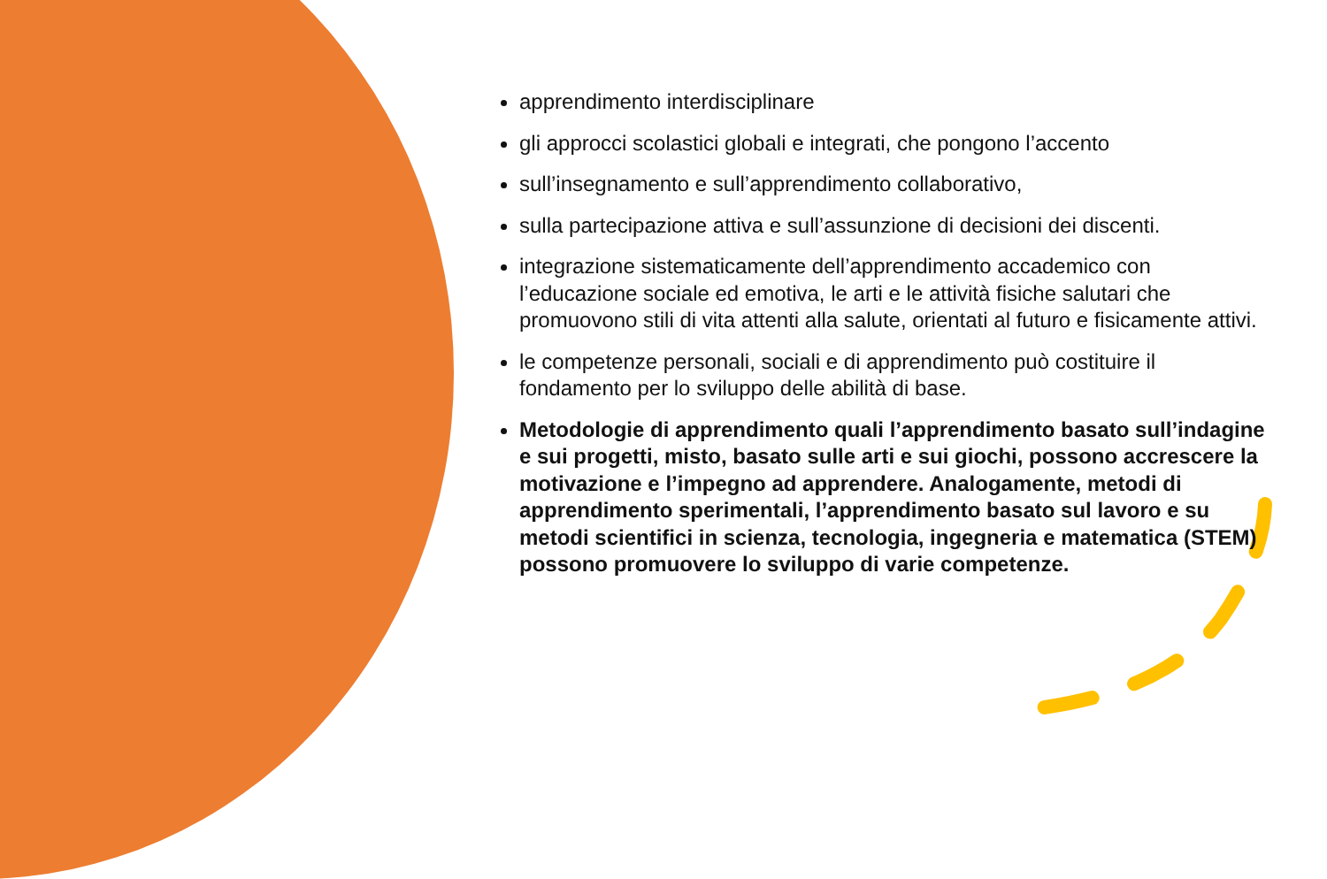apprendimento interdisciplinare
gli approcci scolastici globali e integrati, che pongono l’accento
sull’insegnamento e sull’apprendimento collaborativo,
sulla partecipazione attiva e sull’assunzione di decisioni dei discenti.
integrazione sistematicamente dell’apprendimento accademico con l’educazione sociale ed emotiva, le arti e le attività fisiche salutari che promuovono stili di vita attenti alla salute, orientati al futuro e fisicamente attivi.
le competenze personali, sociali e di apprendimento può costituire il fondamento per lo sviluppo delle abilità di base.
Metodologie di apprendimento quali l’apprendimento basato sull’indagine e sui progetti, misto, basato sulle arti e sui giochi, possono accrescere la motivazione e l’impegno ad apprendere. Analogamente, metodi di apprendimento sperimentali, l’apprendimento basato sul lavoro e su metodi scientifici in scienza, tecnologia, ingegneria e matematica (STEM) possono promuovere lo sviluppo di varie competenze.